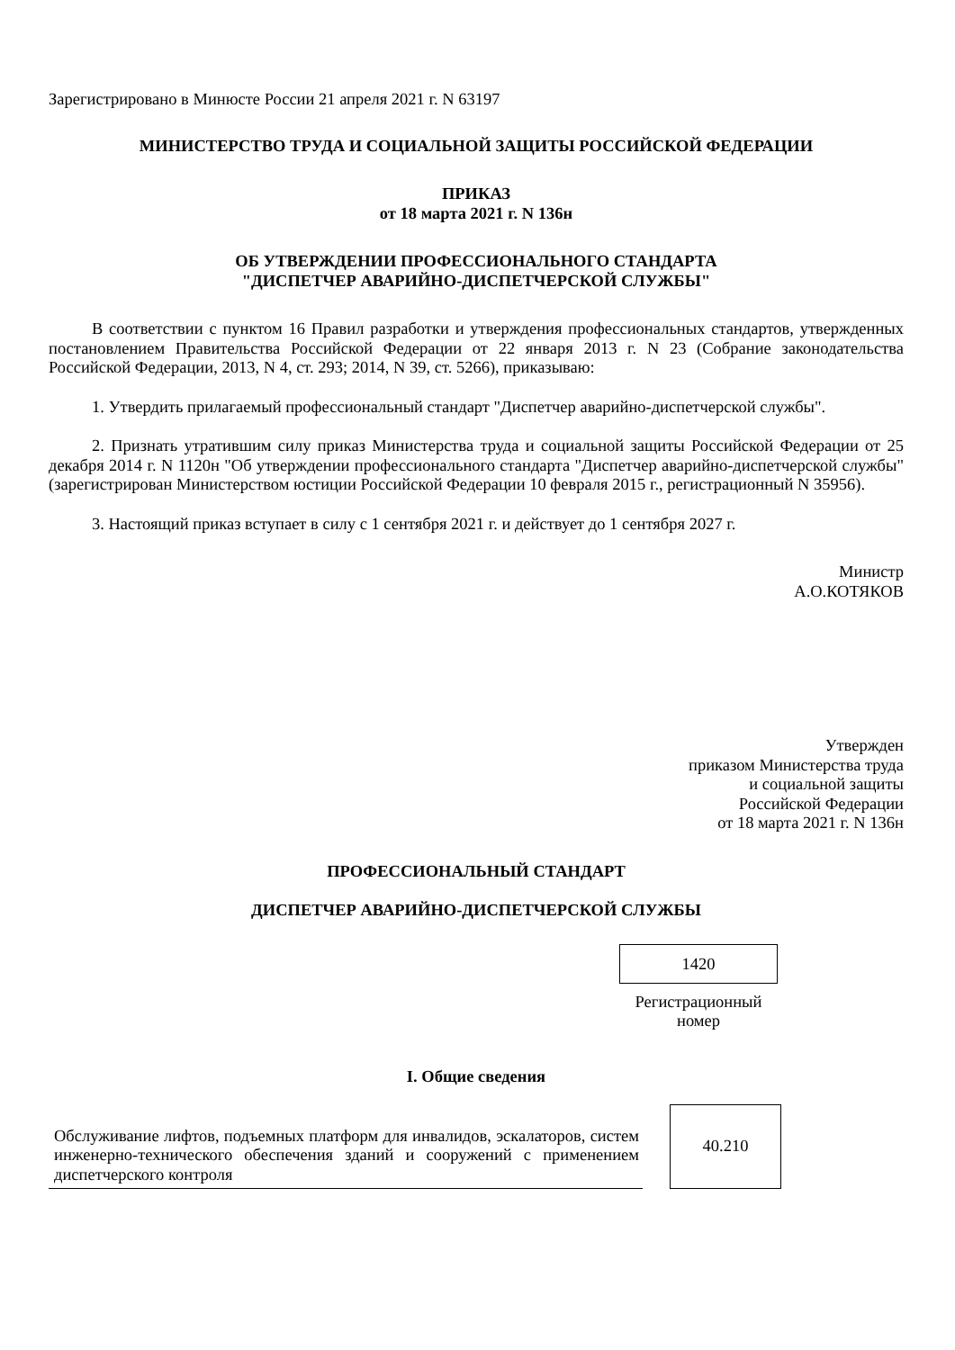Зарегистрировано в Минюсте России 21 апреля 2021 г. N 63197
МИНИСТЕРСТВО ТРУДА И СОЦИАЛЬНОЙ ЗАЩИТЫ РОССИЙСКОЙ ФЕДЕРАЦИИ
ПРИКАЗ
от 18 марта 2021 г. N 136н
ОБ УТВЕРЖДЕНИИ ПРОФЕССИОНАЛЬНОГО СТАНДАРТА
"ДИСПЕТЧЕР АВАРИЙНО-ДИСПЕТЧЕРСКОЙ СЛУЖБЫ"
В соответствии с пунктом 16 Правил разработки и утверждения профессиональных стандартов, утвержденных постановлением Правительства Российской Федерации от 22 января 2013 г. N 23 (Собрание законодательства Российской Федерации, 2013, N 4, ст. 293; 2014, N 39, ст. 5266), приказываю:
1. Утвердить прилагаемый профессиональный стандарт "Диспетчер аварийно-диспетчерской службы".
2. Признать утратившим силу приказ Министерства труда и социальной защиты Российской Федерации от 25 декабря 2014 г. N 1120н "Об утверждении профессионального стандарта "Диспетчер аварийно-диспетчерской службы" (зарегистрирован Министерством юстиции Российской Федерации 10 февраля 2015 г., регистрационный N 35956).
3. Настоящий приказ вступает в силу с 1 сентября 2021 г. и действует до 1 сентября 2027 г.
Министр
А.О.КОТЯКОВ
Утвержден
приказом Министерства труда
и социальной защиты
Российской Федерации
от 18 марта 2021 г. N 136н
ПРОФЕССИОНАЛЬНЫЙ СТАНДАРТ
ДИСПЕТЧЕР АВАРИЙНО-ДИСПЕТЧЕРСКОЙ СЛУЖБЫ
1420
Регистрационный
номер
I. Общие сведения
| Обслуживание лифтов, подъемных платформ для инвалидов, эскалаторов, систем инженерно-технического обеспечения зданий и сооружений с применением диспетчерского контроля | | 40.210 |